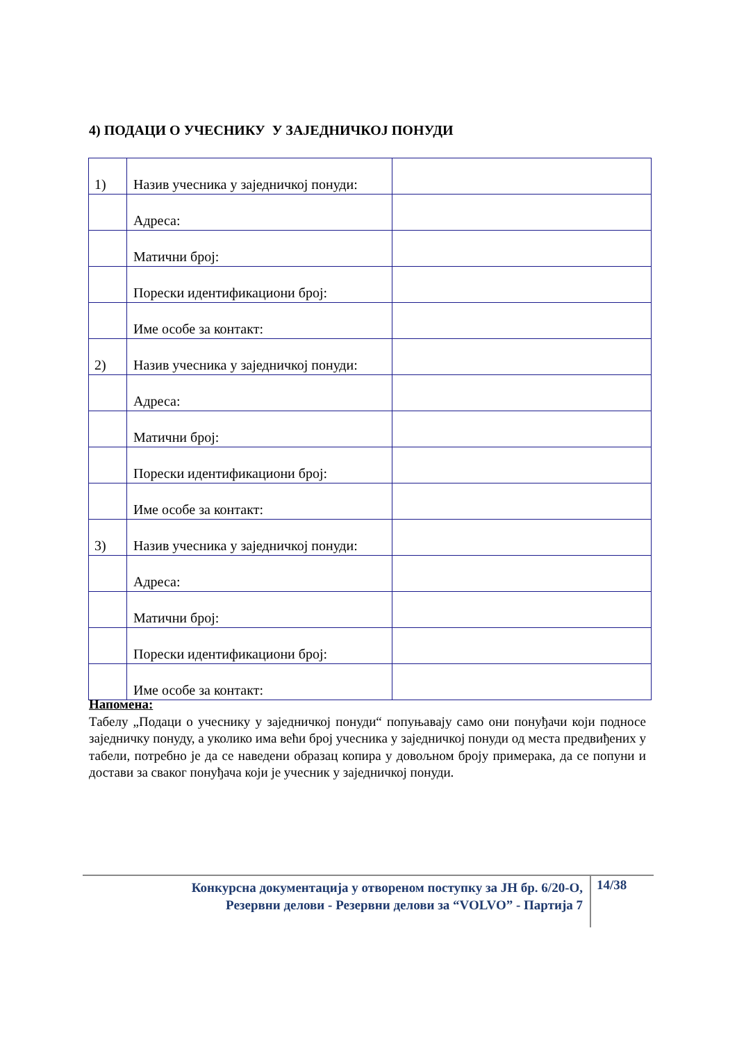4) ПОДАЦИ О УЧЕСНИКУ У ЗАЈЕДНИЧКОЈ ПОНУДИ
| 1) | Назив учесника у заједничкој понуди: | |
| | Адреса: | |
| | Матични број: | |
| | Порески идентификациони број: | |
| | Име особе за контакт: | |
| 2) | Назив учесника у заједничкој понуди: | |
| | Адреса: | |
| | Матични број: | |
| | Порески идентификациони број: | |
| | Име особе за контакт: | |
| 3) | Назив учесника у заједничкој понуди: | |
| | Адреса: | |
| | Матични број: | |
| | Порески идентификациони број: | |
| | Име особе за контакт: | |
Напомена:
Табелу „Подаци о учеснику у заједничкој понуди“ попуњавају само они понуђачи који подносе заједничку понуду, а уколико има већи број учесника у заједничкој понуди од места предвиђених у табели, потребно је да се наведени образац копира у довољном броју примерака, да се попуни и достави за сваког понуђача који је учесник у заједничкој понуди.
Конкурсна документација у отвореном поступку за ЈН бр. 6/20-О,
Резервни делови - Резервни делови за “VOLVO” - Партија 7
14/38